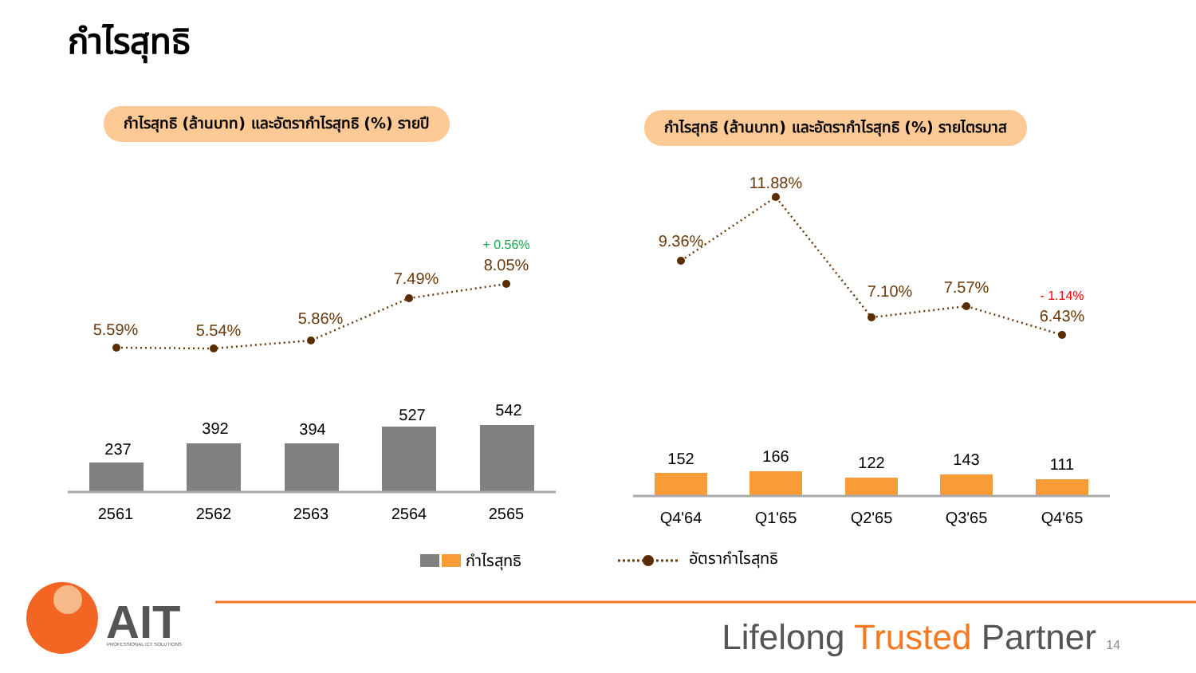กำไรสุทธิ
กำไรสุทธิ (ล้านบาท) และอัตรากำไรสุทธิ (%) รายปี กำไรสุทธิ (ล้านบาท) และอัตรากำไรสุทธิ (%) รายไตรมาส
237
392
394
527
542
2561
2562
2563
2564
2565
152
166
122
143
111
Q4'64
Q1'65
Q2'65
Q3'65
Q4'65
5.59%
5.54%
5.86%
7.49%
8.05%
9.36%
11.88%
7.10%
7.57%
6.43%
+ 0.56%
- 1.14%
กำไรสุทธิ
อัตรากำไรสุทธิ
AIT
PROFESSIONAL ICT SOLUTIONS
Lifelong Trusted Partner 14